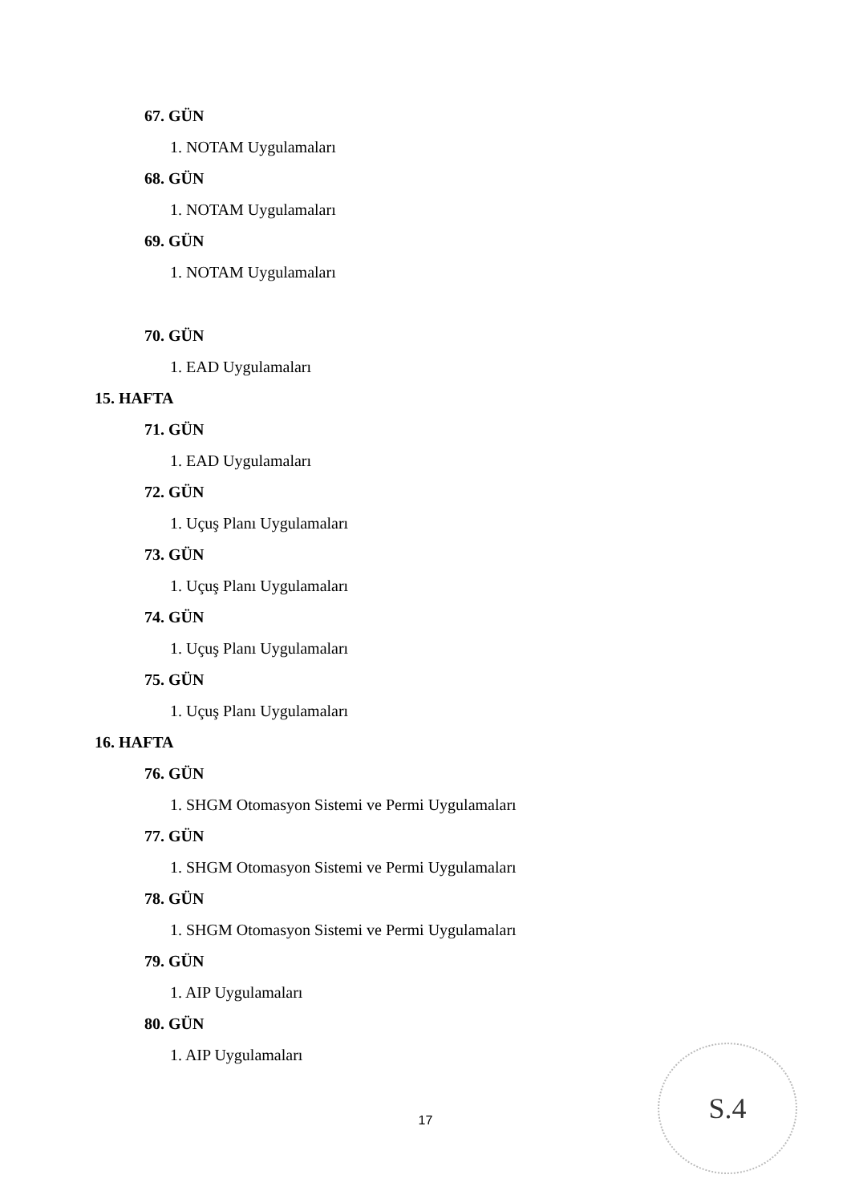67. GÜN
1. NOTAM Uygulamaları
68. GÜN
1. NOTAM Uygulamaları
69. GÜN
1. NOTAM Uygulamaları
70. GÜN
1. EAD Uygulamaları
15. HAFTA
71. GÜN
1. EAD Uygulamaları
72. GÜN
1. Uçuş Planı Uygulamaları
73. GÜN
1. Uçuş Planı Uygulamaları
74. GÜN
1. Uçuş Planı Uygulamaları
75. GÜN
1. Uçuş Planı Uygulamaları
16. HAFTA
76. GÜN
1. SHGM Otomasyon Sistemi ve Permi Uygulamaları
77. GÜN
1. SHGM Otomasyon Sistemi ve Permi Uygulamaları
78. GÜN
1. SHGM Otomasyon Sistemi ve Permi Uygulamaları
79. GÜN
1. AIP Uygulamaları
80. GÜN
1. AIP Uygulamaları
17
S.4